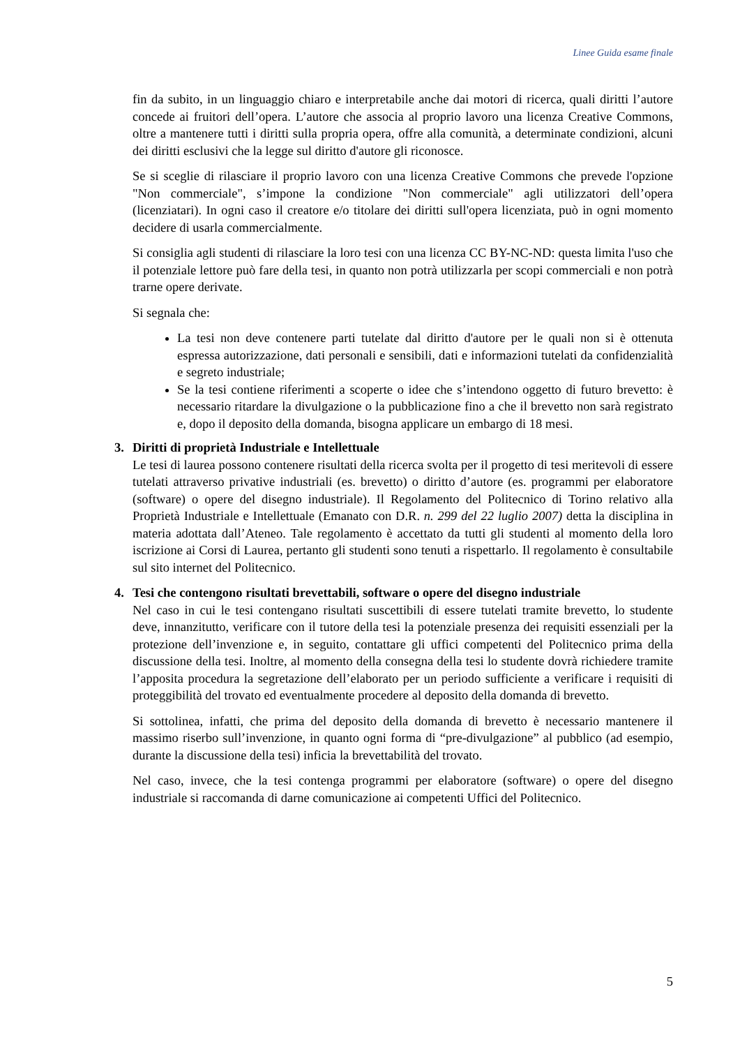Linee Guida esame finale
fin da subito, in un linguaggio chiaro e interpretabile anche dai motori di ricerca, quali diritti l’autore concede ai fruitori dell’opera. L’autore che associa al proprio lavoro una licenza Creative Commons, oltre a mantenere tutti i diritti sulla propria opera, offre alla comunità, a determinate condizioni, alcuni dei diritti esclusivi che la legge sul diritto d'autore gli riconosce.
Se si sceglie di rilasciare il proprio lavoro con una licenza Creative Commons che prevede l'opzione "Non commerciale", s’impone la condizione "Non commerciale" agli utilizzatori dell’opera (licenziatari). In ogni caso il creatore e/o titolare dei diritti sull'opera licenziata, può in ogni momento decidere di usarla commercialmente.
Si consiglia agli studenti di rilasciare la loro tesi con una licenza CC BY-NC-ND: questa limita l'uso che il potenziale lettore può fare della tesi, in quanto non potrà utilizzarla per scopi commerciali e non potrà trarne opere derivate.
Si segnala che:
La tesi non deve contenere parti tutelate dal diritto d'autore per le quali non si è ottenuta espressa autorizzazione, dati personali e sensibili, dati e informazioni tutelati da confidenzialità e segreto industriale;
Se la tesi contiene riferimenti a scoperte o idee che s’intendono oggetto di futuro brevetto: è necessario ritardare la divulgazione o la pubblicazione fino a che il brevetto non sarà registrato e, dopo il deposito della domanda, bisogna applicare un embargo di 18 mesi.
3. Diritti di proprietà Industriale e Intellettuale
Le tesi di laurea possono contenere risultati della ricerca svolta per il progetto di tesi meritevoli di essere tutelati attraverso privative industriali (es. brevetto) o diritto d’autore (es. programmi per elaboratore (software) o opere del disegno industriale). Il Regolamento del Politecnico di Torino relativo alla Proprietà Industriale e Intellettuale (Emanato con D.R. n. 299 del 22 luglio 2007) detta la disciplina in materia adottata dall’Ateneo. Tale regolamento è accettato da tutti gli studenti al momento della loro iscrizione ai Corsi di Laurea, pertanto gli studenti sono tenuti a rispettarlo. Il regolamento è consultabile sul sito internet del Politecnico.
4. Tesi che contengono risultati brevettabili, software o opere del disegno industriale
Nel caso in cui le tesi contengano risultati suscettibili di essere tutelati tramite brevetto, lo studente deve, innanzitutto, verificare con il tutore della tesi la potenziale presenza dei requisiti essenziali per la protezione dell’invenzione e, in seguito, contattare gli uffici competenti del Politecnico prima della discussione della tesi. Inoltre, al momento della consegna della tesi lo studente dovrà richiedere tramite l’apposita procedura la segretazione dell’elaborato per un periodo sufficiente a verificare i requisiti di proteggibilità del trovato ed eventualmente procedere al deposito della domanda di brevetto.
Si sottolinea, infatti, che prima del deposito della domanda di brevetto è necessario mantenere il massimo riserbo sull’invenzione, in quanto ogni forma di “pre-divulgazione” al pubblico (ad esempio, durante la discussione della tesi) inficia la brevettabilità del trovato.
Nel caso, invece, che la tesi contenga programmi per elaboratore (software) o opere del disegno industriale si raccomanda di darne comunicazione ai competenti Uffici del Politecnico.
5